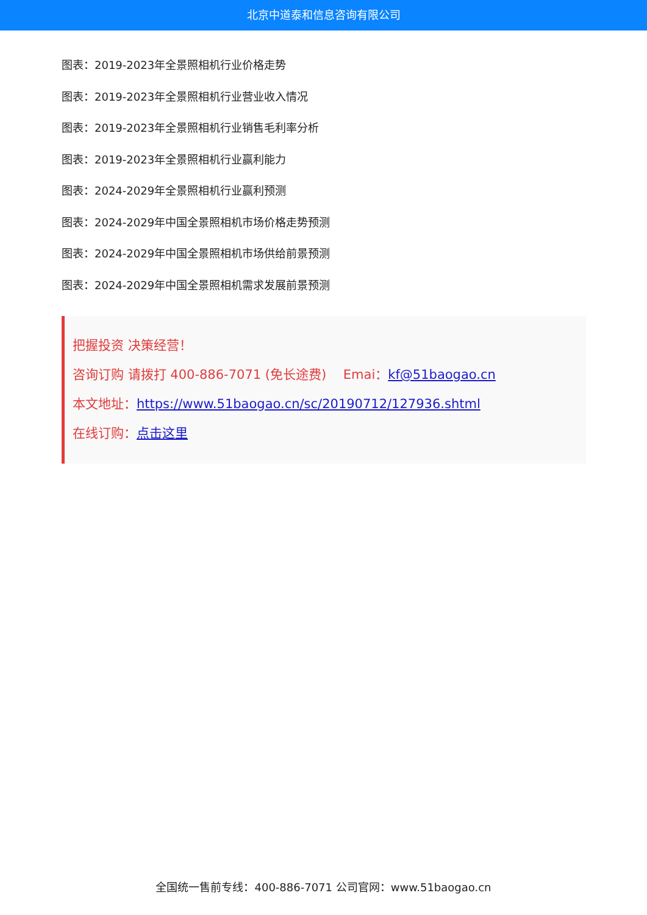北京中道泰和信息咨询有限公司
图表：2019-2023年全景照相机行业价格走势
图表：2019-2023年全景照相机行业营业收入情况
图表：2019-2023年全景照相机行业销售毛利率分析
图表：2019-2023年全景照相机行业赢利能力
图表：2024-2029年全景照相机行业赢利预测
图表：2024-2029年中国全景照相机市场价格走势预测
图表：2024-2029年中国全景照相机市场供给前景预测
图表：2024-2029年中国全景照相机需求发展前景预测
把握投资 决策经营！
咨询订购 请拨打 400-886-7071 (免长途费)　 Emai：kf@51baogao.cn
本文地址：https://www.51baogao.cn/sc/20190712/127936.shtml
在线订购：点击这里
全国统一售前专线：400-886-7071 公司官网：www.51baogao.cn